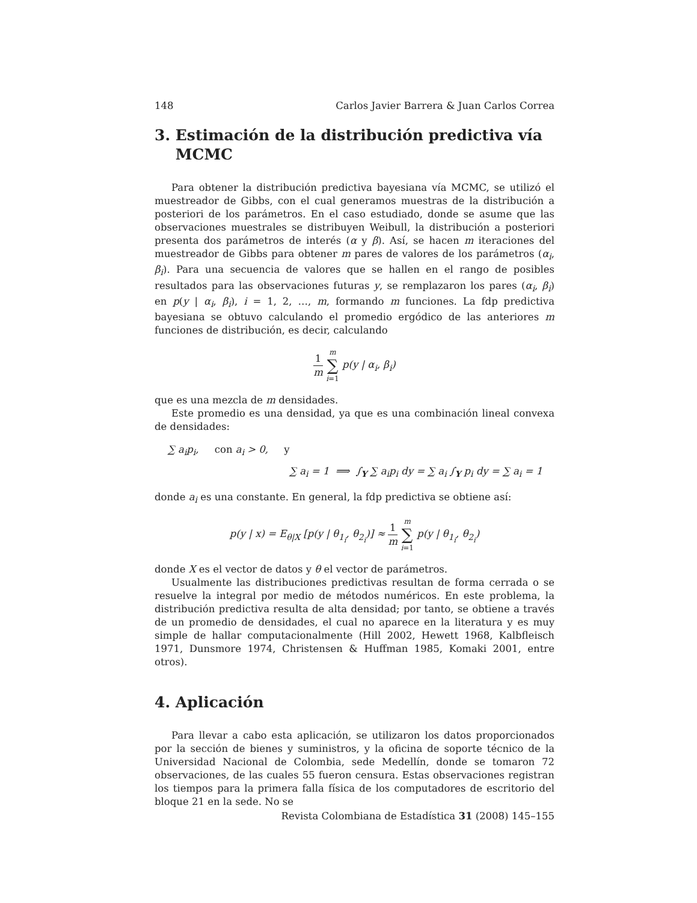148 Carlos Javier Barrera & Juan Carlos Correa
3. Estimación de la distribución predictiva vía
MCMC
Para obtener la distribución predictiva bayesiana vía MCMC, se utilizó el muestreador de Gibbs, con el cual generamos muestras de la distribución a posteriori de los parámetros. En el caso estudiado, donde se asume que las observaciones muestrales se distribuyen Weibull, la distribución a posteriori presenta dos parámetros de interés (α y β). Así, se hacen m iteraciones del muestreador de Gibbs para obtener m pares de valores de los parámetros (α<sub>i</sub>, β<sub>i</sub>). Para una secuencia de valores que se hallen en el rango de posibles resultados para las observaciones futuras y, se remplazaron los pares (α<sub>i</sub>, β<sub>i</sub>) en p(y | α<sub>i</sub>, β<sub>i</sub>), i = 1, 2, …, m, formando m funciones. La fdp predictiva bayesiana se obtuvo calculando el promedio ergódico de las anteriores m funciones de distribución, es decir, calculando
1 m m ∑ i=1 p(y | α<sub>i</sub>, β<sub>i</sub>)
que es una mezcla de m densidades.
Este promedio es una densidad, ya que es una combinación lineal convexa de densidades:
∑ a<sub>i</sub>p<sub>i</sub>, con a<sub>i</sub> > 0, y
∑ a<sub>i</sub> = 1 ⟹ ∫<sub>Y</sub> ∑ a<sub>i</sub>p<sub>i</sub> dy = ∑ a<sub>i</sub> ∫<sub>Y</sub> p<sub>i</sub> dy = ∑ a<sub>i</sub> = 1
donde a<sub>i</sub> es una constante. En general, la fdp predictiva se obtiene así:
p(y | x) = E<sub>θ|X</sub> [p(y | θ<sub>1<sub>i</sub></sub>, θ<sub>2<sub>i</sub></sub>)] ≈ 1 m m ∑ i=1 p(y | θ<sub>1<sub>i</sub></sub>, θ<sub>2<sub>i</sub></sub>)
donde X es el vector de datos y θ el vector de parámetros.
Usualmente las distribuciones predictivas resultan de forma cerrada o se resuelve la integral por medio de métodos numéricos. En este problema, la distribución predictiva resulta de alta densidad; por tanto, se obtiene a través de un promedio de densidades, el cual no aparece en la literatura y es muy simple de hallar computacionalmente (Hill 2002, Hewett 1968, Kalbfleisch 1971, Dunsmore 1974, Christensen & Huffman 1985, Komaki 2001, entre otros).
4. Aplicación
Para llevar a cabo esta aplicación, se utilizaron los datos proporcionados por la sección de bienes y suministros, y la oficina de soporte técnico de la Universidad Nacional de Colombia, sede Medellín, donde se tomaron 72 observaciones, de las cuales 55 fueron censura. Estas observaciones registran los tiempos para la primera falla física de los computadores de escritorio del bloque 21 en la sede. No se
Revista Colombiana de Estadística 31 (2008) 145–155